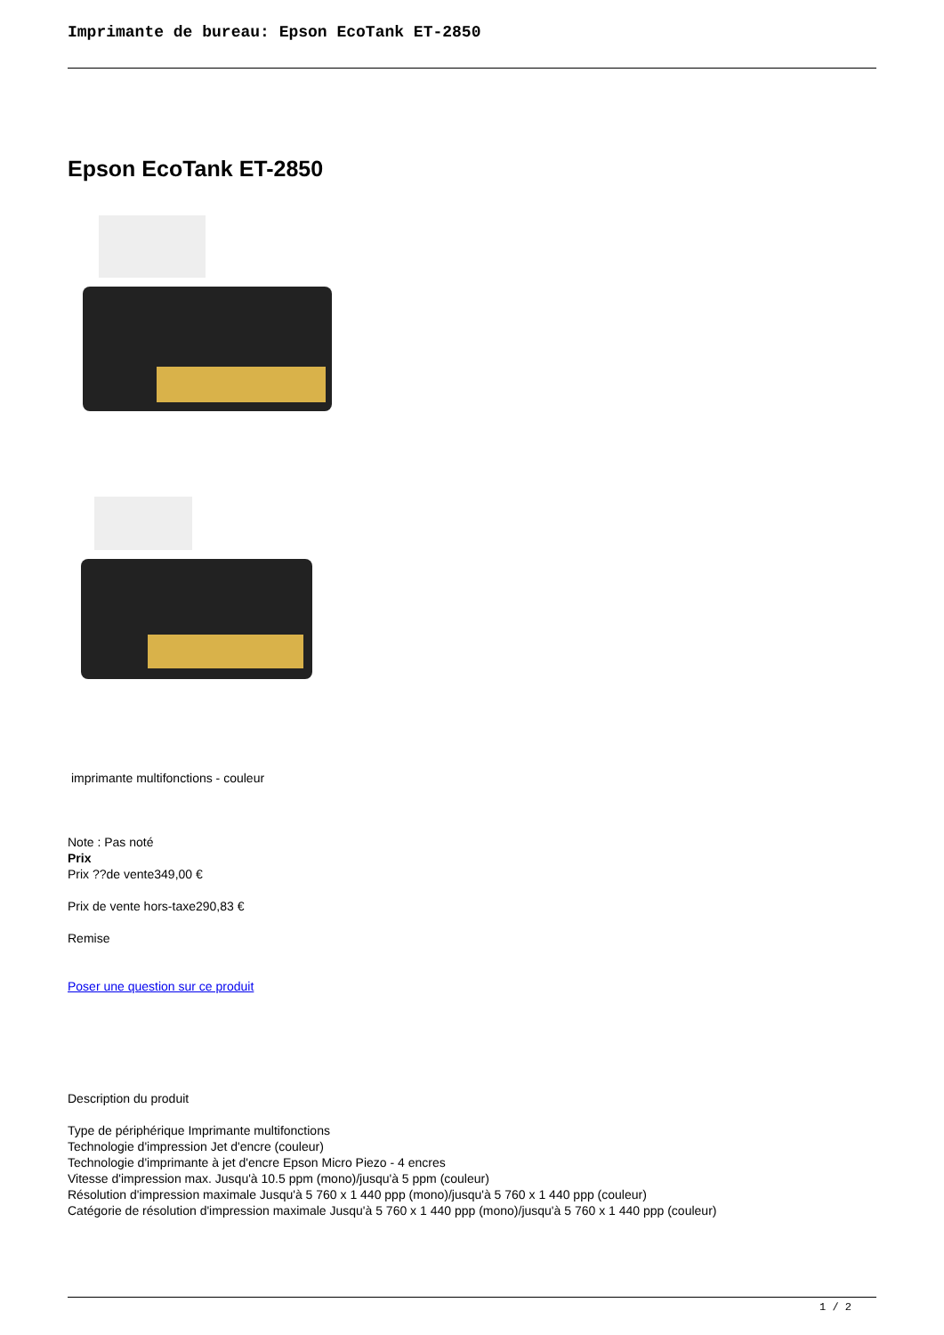Imprimante de bureau: Epson EcoTank ET-2850
Epson EcoTank ET-2850
imprimante multifonctions - couleur
Note : Pas noté
Prix
Prix ??de vente349,00 €
Prix de vente hors-taxe290,83 €
Remise
Poser une question sur ce produit
Description du produit
Type de périphérique Imprimante multifonctions
Technologie d'impression Jet d'encre (couleur)
Technologie d'imprimante à jet d'encre Epson Micro Piezo - 4 encres
Vitesse d'impression max. Jusqu'à 10.5 ppm (mono)/jusqu'à 5 ppm (couleur)
Résolution d'impression maximale Jusqu'à 5 760 x 1 440 ppp (mono)/jusqu'à 5 760 x 1 440 ppp (couleur)
Catégorie de résolution d'impression maximale Jusqu'à 5 760 x 1 440 ppp (mono)/jusqu'à 5 760 x 1 440 ppp (couleur)
1 / 2